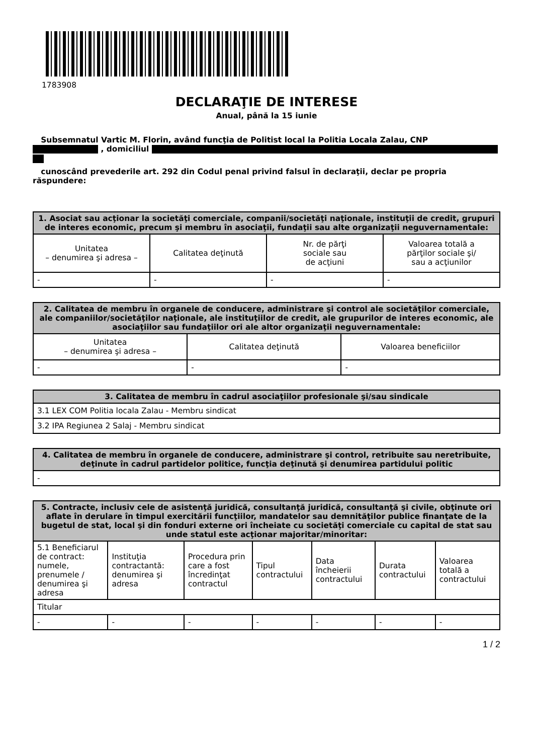1783908
DECLARAŢIE DE INTERESE
Anual, până la 15 iunie
Subsemnatul Vartic M. Florin, având funcţia de Politist local la Politia Locala Zalau, CNP
, domiciliul
cunoscând prevederile art. 292 din Codul penal privind falsul în declaraţii, declar pe propria răspundere:
| 1. Asociat sau acţionar la societăţi comerciale, companii/societăţi naţionale, instituţii de credit, grupuri de interes economic, precum şi membru în asociaţii, fundaţii sau alte organizaţii neguvernamentale: | | | |
| --- | --- | --- | --- |
| Unitatea – denumirea şi adresa – | Calitatea deţinută | Nr. de părţi sociale sau de acţiuni | Valoarea totală a părţilor sociale şi/ sau a acţiunilor |
| - | - | - | - |
| 2. Calitatea de membru în organele de conducere, administrare şi control ale societăţilor comerciale, ale companiilor/societăţilor naţionale, ale instituţiilor de credit, ale grupurilor de interes economic, ale asociaţiilor sau fundaţiilor ori ale altor organizaţii neguvernamentale: | | |
| --- | --- | --- |
| Unitatea – denumirea şi adresa – | Calitatea deţinută | Valoarea beneficiilor |
| - | - | - |
| 3. Calitatea de membru în cadrul asociaţiilor profesionale şi/sau sindicale |
| --- |
| 3.1 LEX COM Politia locala Zalau - Membru sindicat |
| 3.2 IPA Regiunea 2 Salaj - Membru sindicat |
| 4. Calitatea de membru în organele de conducere, administrare şi control, retribuite sau neretribuite, deţinute în cadrul partidelor politice, funcţia deţinută şi denumirea partidului politic |
| --- |
| - |
| 5. Contracte, inclusiv cele de asistenţă juridică, consultanţă juridică, consultanţă şi civile, obţinute ori aflate în derulare în timpul exercitării funcţiilor, mandatelor sau demnităţilor publice finanţate de la bugetul de stat, local şi din fonduri externe ori încheiate cu societăţi comerciale cu capital de stat sau unde statul este acţionar majoritar/minoritar: | | | | | | |
| --- | --- | --- | --- | --- | --- | --- |
| 5.1 Beneficiarul de contract: numele, prenumele / denumirea şi adresa | Instituţia contractantă: denumirea şi adresa | Procedura prin care a fost încredinţat contractul | Tipul contractului | Data încheierii contractului | Durata contractului | Valoarea totală a contractului |
| Titular | | | | | | |
| - | - | - | - | - | - | - |
1 / 2